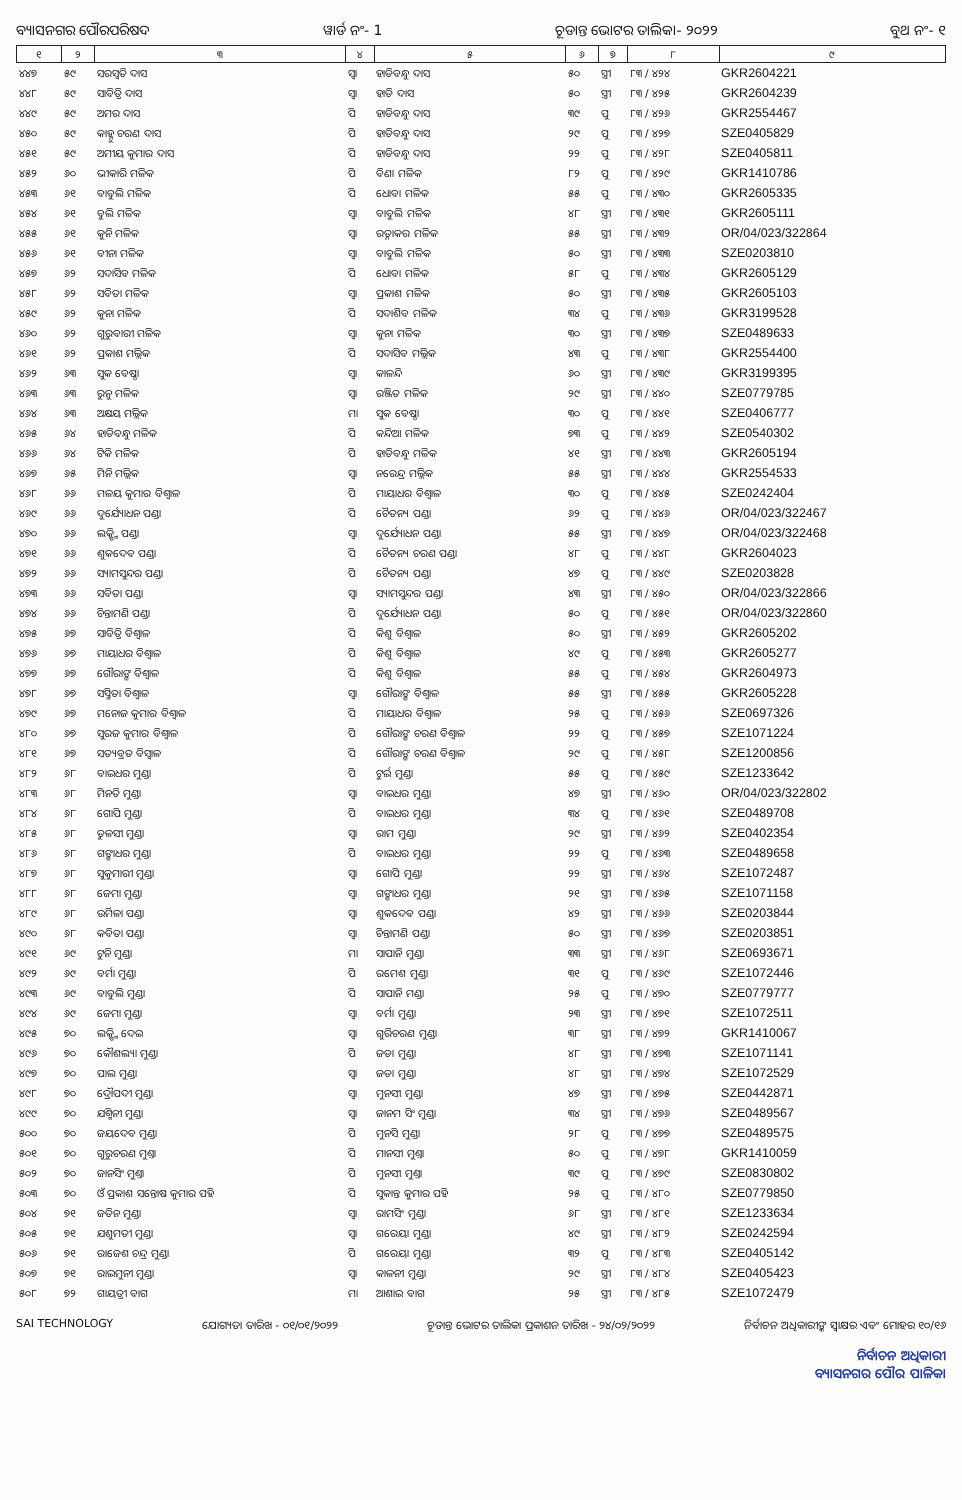ବ୍ୟାସନଗର ପୌରପରିଷଦ ୱାର୍ଡ ନଂ- 1 ଚୂଡାନ୍ତ ଭୋଟର ତାଲିକା- ୨୦୨୨ ବୁଥ ନଂ- ୧
| ୧ | ୨ | ୩ | ୪ | ୫ | ୬ | ୭ | ୮ | ୯ |
| --- | --- | --- | --- | --- | --- | --- | --- | --- |
| ୪୪୭ | ୫୯ | ସରସ୍ୱତି ଦାସ | ସ୍ୱା | ହାଡିବନ୍ଧୁ ଦାସ | ୫୦ | ସ୍ତ୍ରୀ | ୮୩ / ୪୨୪ | GKR2604221 |
| ୪୪୮ | ୫୯ | ସାବିତ୍ରି ଦାସ | ସ୍ୱା | ହାଡି ଦାସ | ୫୦ | ସ୍ତ୍ରୀ | ୮୩ / ୪୨୫ | GKR2604239 |
| ୪୪୯ | ୫୯ | ଅମର ଦାସ | ପି | ହାଡିବନ୍ଧୁ ଦାସ | ୩୯ | ପୁ | ୮୩ / ୪୨୬ | GKR2554467 |
| ୪୫୦ | ୫୯ | କାହ୍ନୁ ଚରଣ ଦାସ | ପି | ହାଡିବନ୍ଧୁ ଦାସ | ୨୯ | ପୁ | ୮୩ / ୪୨୭ | SZE0405829 |
| ୪୫୧ | ୫୯ | ଅମୀୟ କୁମାର ଦାସ | ପି | ହାଡିବନ୍ଧୁ ଦାସ | ୨୨ | ପୁ | ୮୩ / ୪୨୮ | SZE0405811 |
| ୪୫୨ | ୬୦ | ଭୀକାରି ମଳିକ | ପି | ବିଣା ମଳିକ | ୮୨ | ପୁ | ୮୩ / ୪୨୯ | GKR1410786 |
| ୪୫୩ | ୬୧ | ବାବୁଲି ମଳିକ | ପି | ଧୋବା ମଳିକ | ୫୫ | ପୁ | ୮୩ / ୪୩୦ | GKR2605335 |
| ୪୫୪ | ୬୧ | ବୁଲି ମଳିକ | ସ୍ୱା | ବାବୁଲି ମଳିକ | ୪୮ | ସ୍ତ୍ରୀ | ୮୩ / ୪୩୧ | GKR2605111 |
| ୪୫୫ | ୬୧ | କୁନି ମଳିକ | ସ୍ୱା | ରତ୍ନାକର ମଳିକ | ୫୫ | ସ୍ତ୍ରୀ | ୮୩ / ୪୩୨ | OR/04/023/322864 |
| ୪୫୬ | ୬୧ | ବୀନା ମଳିକ | ସ୍ୱା | ବାବୁଲି ମଳିକ | ୫୦ | ସ୍ତ୍ରୀ | ୮୩ / ୪୩୩ | SZE0203810 |
| ୪୫୭ | ୬୨ | ସଦାସିବ ମଳିକ | ପି | ଧୋବା ମଳିକ | ୫୮ | ପୁ | ୮୩ / ୪୩୪ | GKR2605129 |
| ୪୫୮ | ୬୨ | ସବିତା ମଳିକ | ସ୍ୱା | ପ୍ରକାଶ ମଳିକ | ୫୦ | ସ୍ତ୍ରୀ | ୮୩ / ୪୩୫ | GKR2605103 |
| ୪୫୯ | ୬୨ | କୁନା ମଳିକ | ପି | ସଦାଶିବ ମଳିକ | ୩୪ | ପୁ | ୮୩ / ୪୩୬ | GKR3199528 |
| ୪୬୦ | ୬୨ | ଗୁରୁବାରୀ ମଳିକ | ସ୍ୱା | କୁନା ମଳିକ | ୩୦ | ସ୍ତ୍ରୀ | ୮୩ / ୪୩୭ | SZE0489633 |
| ୪୬୧ | ୬୨ | ପ୍ରକାଶ ମଲ୍ଲିକ | ପି | ସଦାସିବ ମଲ୍ଲିକ | ୪୩ | ପୁ | ୮୩ / ୪୩୮ | GKR2554400 |
| ୪୬୨ | ୬୩ | ସୁକ ବେଷ୍ଠା | ସ୍ୱା | କାଳନ୍ଦି | ୬୦ | ସ୍ତ୍ରୀ | ୮୩ / ୪୩୯ | GKR3199395 |
| ୪୬୩ | ୬୩ | ରୁନୁ ମଳିକ | ସ୍ୱା | ରଞ୍ଜିତ ମଳିକ | ୨୯ | ସ୍ତ୍ରୀ | ୮୩ / ୪୪୦ | SZE0779785 |
| ୪୬୪ | ୬୩ | ଅକ୍ଷୟ ମଲ୍ଲିକ | ମା | ସୁକ ବେଷ୍ଠା | ୩୦ | ପୁ | ୮୩ / ୪୪୧ | SZE0406777 |
| ୪୬୫ | ୬୪ | ହାଡିବନ୍ଧୁ ମଳିକ | ପି | କନ୍ଦିଆ ମଳିକ | ୭୩ | ପୁ | ୮୩ / ୪୪୨ | SZE0540302 |
| ୪୬୬ | ୬୪ | ଟିକି ମଳିକ | ପି | ହାଡିବନ୍ଧୁ ମଳିକ | ୪୧ | ସ୍ତ୍ରୀ | ୮୩ / ୪୪୩ | GKR2605194 |
| ୪୬୭ | ୬୫ | ମିନି ମଲ୍ଲିକ | ସ୍ୱା | ନରେନ୍ଦ୍ର ମଲ୍ଲିକ | ୫୫ | ସ୍ତ୍ରୀ | ୮୩ / ୪୪୪ | GKR2554533 |
| ୪୬୮ | ୬୬ | ମଳୟ କୁମାର ବିଶ୍ୱାଳ | ପି | ମାୟାଧର ବିଶ୍ୱାଳ | ୩୦ | ପୁ | ୮୩ / ୪୪୫ | SZE0242404 |
| ୪୬୯ | ୬୬ | ଦୁର୍ଯ୍ୟୋଧନ ପଣ୍ଡା | ପି | ଚୈତନ୍ୟ ପଣ୍ଡା | ୬୨ | ପୁ | ୮୩ / ୪୪୬ | OR/04/023/322467 |
| ୪୭୦ | ୬୬ | ଲକ୍ଷ୍ମି ପଣ୍ଡା | ସ୍ୱା | ଦୁର୍ଯ୍ୟୋଧନ ପଣ୍ଡା | ୫୫ | ସ୍ତ୍ରୀ | ୮୩ / ୪୪୭ | OR/04/023/322468 |
| ୪୭୧ | ୬୬ | ଶୁକଦେବ ପଣ୍ଡା | ପି | ଚୈତନ୍ୟ ଚରଣ ପଣ୍ଡା | ୪୮ | ପୁ | ୮୩ / ୪୪୮ | GKR2604023 |
| ୪୭୨ | ୬୬ | ସ୍ୟାମସୁନ୍ଦର ପଣ୍ଡା | ପି | ଚୈତନ୍ୟ ପଣ୍ଡା | ୪୭ | ପୁ | ୮୩ / ୪୪୯ | SZE0203828 |
| ୪୭୩ | ୬୬ | ସବିତା ପଣ୍ଡା | ସ୍ୱା | ସ୍ୟାମସୁନ୍ଦର ପଣ୍ଡା | ୪୩ | ସ୍ତ୍ରୀ | ୮୩ / ୪୫୦ | OR/04/023/322866 |
| ୪୭୪ | ୬୬ | ଚିନ୍ତାମଣି ପଣ୍ଡା | ପି | ଦୁର୍ଯ୍ୟୋଧନ ପଣ୍ଡା | ୫୦ | ପୁ | ୮୩ / ୪୫୧ | OR/04/023/322860 |
| ୪୭୫ | ୬୭ | ସାବିତ୍ରି ବିଶ୍ୱାଳ | ପି | କିଶୁ ବିଶ୍ୱାଳ | ୫୦ | ସ୍ତ୍ରୀ | ୮୩ / ୪୫୨ | GKR2605202 |
| ୪୭୬ | ୬୭ | ମାୟାଧର ବିଶ୍ୱାଳ | ପି | କିଶୁ ବିଶ୍ୱାଳ | ୪୯ | ପୁ | ୮୩ / ୪୫୩ | GKR2605277 |
| ୪୭୭ | ୬୭ | ଗୌରାଙ୍ଗ ବିଶ୍ୱାଳ | ପି | କିଶୁ ବିଶ୍ୱାଳ | ୫୫ | ପୁ | ୮୩ / ୪୫୪ | GKR2604973 |
| ୪୭୮ | ୬୭ | ସସ୍ମିତା ବିଶ୍ୱାଳ | ସ୍ୱା | ଗୌରାଙ୍ଗ ବିଶ୍ୱାଳ | ୫୫ | ସ୍ତ୍ରୀ | ୮୩ / ୪୫୫ | GKR2605228 |
| ୪୭୯ | ୬୭ | ମନୋଜ କୁମାର ବିଶ୍ୱାଳ | ପି | ମାୟାଧର ବିଶ୍ୱାଳ | ୨୫ | ପୁ | ୮୩ / ୪୫୬ | SZE0697326 |
| ୪୮୦ | ୬୭ | ସୁରଜ କୁମାର ବିଶ୍ୱାଳ | ପି | ଗୌରାଙ୍ଗ ଚରଣ ବିଶ୍ୱାଳ | ୨୨ | ପୁ | ୮୩ / ୪୫୭ | SZE1071224 |
| ୪୮୧ | ୬୭ | ସତ୍ୟବ୍ରତ ବିସ୍ୱାଳ | ପି | ଗୌରାଙ୍ଗ ଚରଣ ବିଶ୍ୱାଳ | ୨୯ | ପୁ | ୮୩ / ୪୫୮ | SZE1200856 |
| ୪୮୨ | ୬୮ | ବାଇଧର ମୁଣ୍ଡା | ପି | ଟୁର୍ଇ ମୁଣ୍ଡା | ୫୫ | ପୁ | ୮୩ / ୪୫୯ | SZE1233642 |
| ୪୮୩ | ୬୮ | ମିନତି ମୁଣ୍ଡା | ସ୍ୱା | ବାଇଧର ମୁଣ୍ଡା | ୪୭ | ସ୍ତ୍ରୀ | ୮୩ / ୪୬୦ | OR/04/023/322802 |
| ୪୮୪ | ୬୮ | ଗୋପି ମୁଣ୍ଡା | ପି | ବାଇଧର ମୁଣ୍ଡା | ୩୪ | ପୁ | ୮୩ / ୪୬୧ | SZE0489708 |
| ୪୮୫ | ୬୮ | ତୁଳସୀ ମୁଣ୍ଡା | ସ୍ୱା | ରାମ ମୁଣ୍ଡା | ୨୯ | ସ୍ତ୍ରୀ | ୮୩ / ୪୬୨ | SZE0402354 |
| ୪୮୬ | ୬୮ | ଗଙ୍ଗାଧର ମୁଣ୍ଡା | ପି | ବାଇଧର ମୁଣ୍ଡା | ୨୨ | ପୁ | ୮୩ / ୪୬୩ | SZE0489658 |
| ୪୮୭ | ୬୮ | ସୁକୁମାରୀ ମୁଣ୍ଡା | ସ୍ୱା | ଗୋପି ମୁଣ୍ଡା | ୨୨ | ସ୍ତ୍ରୀ | ୮୩ / ୪୬୪ | SZE1072487 |
| ୪୮୮ | ୬୮ | ଜେମା ମୁଣ୍ଡା | ସ୍ୱା | ଗଙ୍ଗାଧର ମୁଣ୍ଡା | ୨୧ | ସ୍ତ୍ରୀ | ୮୩ / ୪୬୫ | SZE1071158 |
| ୪୮୯ | ୬୮ | ଉର୍ମିଳା ପଣ୍ଡା | ସ୍ୱା | ଶୁକଦେବ ପଣ୍ଡା | ୪୨ | ସ୍ତ୍ରୀ | ୮୩ / ୪୬୬ | SZE0203844 |
| ୪୯୦ | ୬୮ | କବିତା ପଣ୍ଡା | ସ୍ୱା | ଚିନ୍ତାମଣି ପଣ୍ଡା | ୫୦ | ସ୍ତ୍ରୀ | ୮୩ / ୪୬୭ | SZE0203851 |
| ୪୯୧ | ୬୯ | ଟୁନି ମୁଣ୍ଡା | ମା | ସାପାନି ମୁଣ୍ଡା | ୩୩ | ସ୍ତ୍ରୀ | ୮୩ / ୪୬୮ | SZE0693671 |
| ୪୯୨ | ୬୯ | ବର୍ମା ମୁଣ୍ଡା | ପି | ରମେଶ ମୁଣ୍ଡା | ୩୧ | ପୁ | ୮୩ / ୪୬୯ | SZE1072446 |
| ୪୯୩ | ୬୯ | ବାବୁଲି ମୁଣ୍ଡା | ପି | ସାପାନି ମଣ୍ଡା | ୨୫ | ପୁ | ୮୩ / ୪୭୦ | SZE0779777 |
| ୪୯୪ | ୬୯ | ଜେମା ମୁଣ୍ଡା | ସ୍ୱା | ବର୍ମା ମୁଣ୍ଡା | ୨୩ | ସ୍ତ୍ରୀ | ୮୩ / ୪୭୧ | SZE1072511 |
| ୪୯୫ | ୭୦ | ଲକ୍ଷ୍ମି ଦେଇ | ସ୍ୱା | ଗୁରିଚରଣ ମୁଣ୍ଡା | ୩୮ | ସ୍ତ୍ରୀ | ୮୩ / ୪୭୨ | GKR1410067 |
| ୪୯୬ | ୭୦ | କୌଶଲ୍ୟା ମୁଣ୍ଡା | ପି | ଜଡା ମୁଣ୍ଡା | ୪୮ | ସ୍ତ୍ରୀ | ୮୩ / ୪୭୩ | SZE1071141 |
| ୪୯୭ | ୭୦ | ପାଲ ମୁଣ୍ଡା | ସ୍ୱା | ଜଡା ମୁଣ୍ଡା | ୪୮ | ସ୍ତ୍ରୀ | ୮୩ / ୪୭୪ | SZE1072529 |
| ୪୯୮ | ୭୦ | ଦ୍ରୌପଦୀ ମୁଣ୍ଡା | ସ୍ୱା | ମୁନସୀ ମୁଣ୍ଡା | ୪୭ | ସ୍ତ୍ରୀ | ୮୩ / ୪୭୫ | SZE0442871 |
| ୪୯୯ | ୭୦ | ଯଶ୍ମିନୀ ମୁଣ୍ଡା | ସ୍ୱା | ଜାନମ ସିଂ ମୁଣ୍ଡା | ୩୪ | ସ୍ତ୍ରୀ | ୮୩ / ୪୭୬ | SZE0489567 |
| ୫୦୦ | ୭୦ | ଜୟଦେବ ମୁଣ୍ଡା | ପି | ମୁନସି ମୁଣ୍ଡା | ୨୮ | ପୁ | ୮୩ / ୪୭୭ | SZE0489575 |
| ୫୦୧ | ୭୦ | ଗୁରୁଚରଣ ମୁଣ୍ତା | ପି | ମାନସୀ ମୁଣ୍ତା | ୫୦ | ପୁ | ୮୩ / ୪୭୮ | GKR1410059 |
| ୫୦୨ | ୭୦ | ଜାନସିଂ ମୁଣ୍ତା | ପି | ମୁନସୀ ମୁଣ୍ତା | ୩୯ | ପୁ | ୮୩ / ୪୭୯ | SZE0830802 |
| ୫୦୩ | ୭୦ | ଓଁ ପ୍ରକାଶ ସନ୍ତୋଷ କୁମାର ପହି | ପି | ସୁକାନ୍ତ କୁମାର ପହି | ୨୫ | ପୁ | ୮୩ / ୪୮୦ | SZE0779850 |
| ୫୦୪ | ୭୧ | ଜତିନ ମୁଣ୍ଡା | ସ୍ୱା | ରାମସିଂ ମୁଣ୍ଡା | ୬୮ | ସ୍ତ୍ରୀ | ୮୩ / ୪୮୧ | SZE1233634 |
| ୫୦୫ | ୭୧ | ଯଶୁମତୀ ମୁଣ୍ଡା | ସ୍ୱା | ଗରେୟା ମୁଣ୍ଡା | ୪୯ | ସ୍ତ୍ରୀ | ୮୩ / ୪୮୨ | SZE0242594 |
| ୫୦୬ | ୭୧ | ରାଜେଶ ଚନ୍ଦ୍ର ମୁଣ୍ଡା | ପି | ଗରେୟା ମୁଣ୍ଡା | ୩୨ | ପୁ | ୮୩ / ୪୮୩ | SZE0405142 |
| ୫୦୭ | ୭୧ | ରାଇମୁନୀ ମୁଣ୍ଡା | ସ୍ୱା | କାଳନୀ ମୁଣ୍ଡା | ୨୯ | ସ୍ତ୍ରୀ | ୮୩ / ୪୮୪ | SZE0405423 |
| ୫୦୮ | ୭୨ | ଗାୟତ୍ରୀ ବାଗ | ମା | ଆଶାଇ ବାଗ | ୨୫ | ସ୍ତ୍ରୀ | ୮୩ / ୪୮୫ | SZE1072479 |
SAI TECHNOLOGY ଯୋଗ୍ୟତା ତାରିଖ - ୦୧/୦୧/୨୦୨୨ ଚୂଡାନ୍ତ ଭୋଟର ତାଲିକା ପ୍ରକାଶନ ତାରିଖ - ୨୪/୦୨/୨୦୨୨ ନିର୍ବାଚନ ଅଧିକାରୀଙ୍କ ସ୍ୱାକ୍ଷର ଏବଂ ମୋହର ୧୦/୧୬
ନିର୍ବାଚନ ଅଧିକାରୀ
ବ୍ୟାସନଗର ପୌର ପାଳିକା